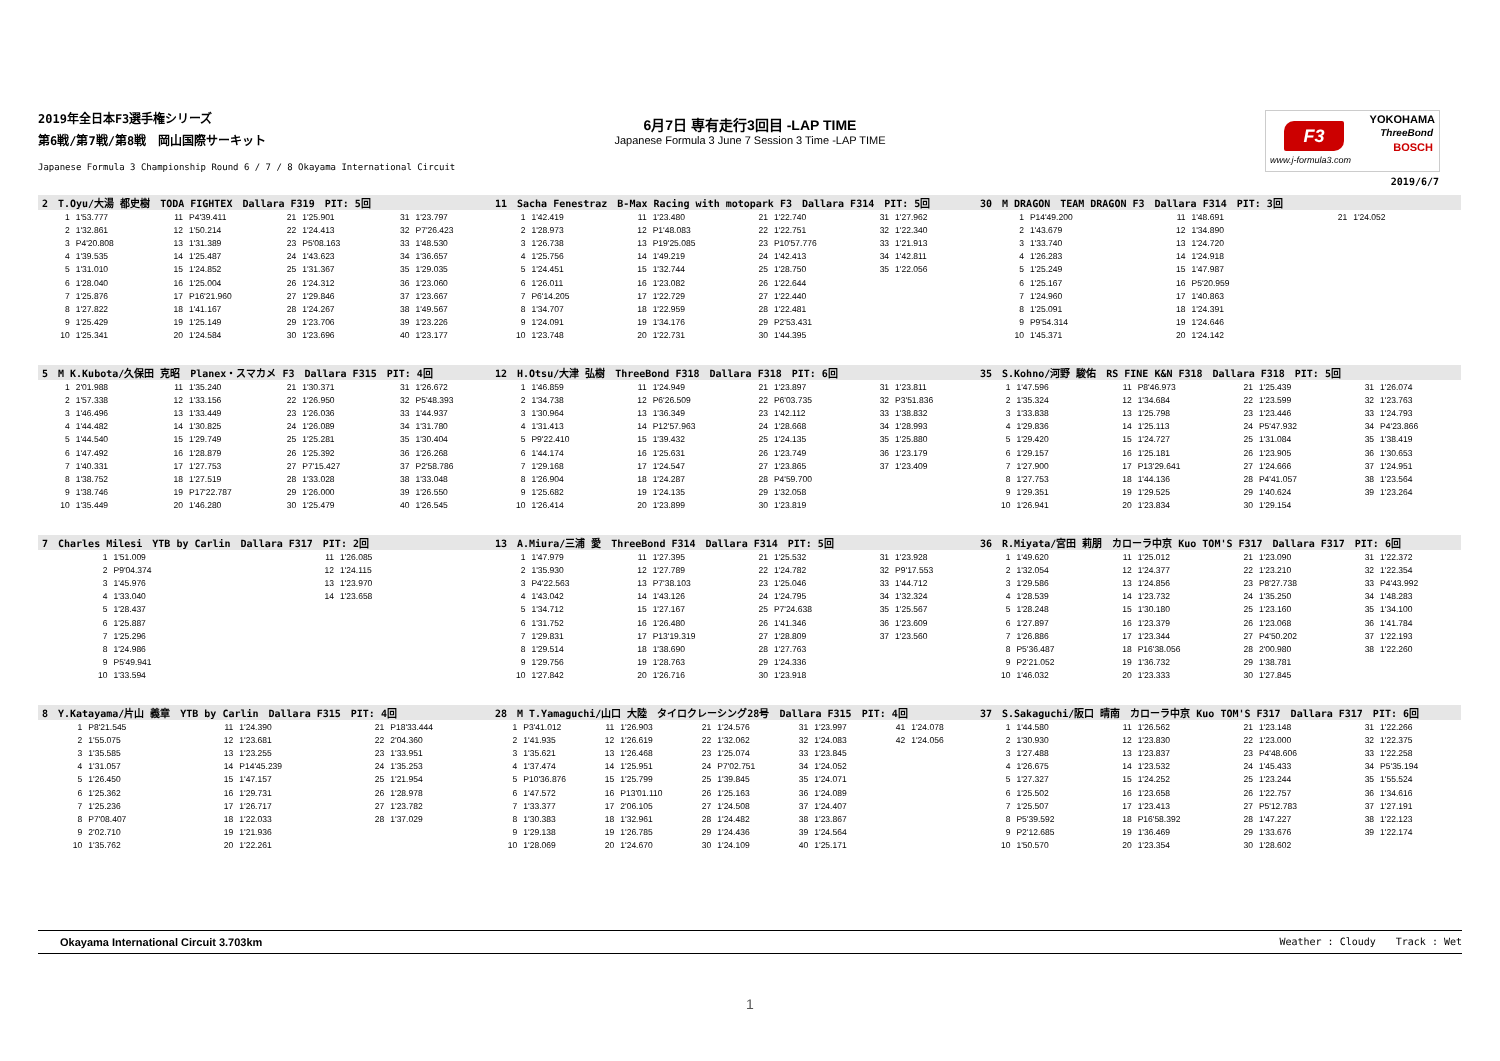2019年全日本F3選手権シリーズ
第6戦/第7戦/第8戦　岡山国際サーキット
Japanese Formula 3 Championship Round 6 / 7 / 8 Okayama International Circuit
6月7日 専有走行3回目 -LAP TIME
Japanese Formula 3 June 7 Session 3 Time -LAP TIME
F3
YOKOHAMA
ThreeBond
BOSCH
www.j-formula3.com
2019/6/7
| 2 T.Oyu/大湯 都史樹 TODA FIGHTEX Dallara F319 PIT: 5回 | | | | | | | |
| --- | --- | --- | --- | --- | --- | --- | --- |
| 1 | 1'53.777 | 11 | P4'39.411 | 21 | 1'25.901 | 31 | 1'23.797 |
| 2 | 1'32.861 | 12 | 1'50.214 | 22 | 1'24.413 | 32 | P7'26.423 |
| 3 | P4'20.808 | 13 | 1'31.389 | 23 | P5'08.163 | 33 | 1'48.530 |
| 4 | 1'39.535 | 14 | 1'25.487 | 24 | 1'43.623 | 34 | 1'36.657 |
| 5 | 1'31.010 | 15 | 1'24.852 | 25 | 1'31.367 | 35 | 1'29.035 |
| 6 | 1'28.040 | 16 | 1'25.004 | 26 | 1'24.312 | 36 | 1'23.060 |
| 7 | 1'25.876 | 17 | P16'21.960 | 27 | 1'29.846 | 37 | 1'23.667 |
| 8 | 1'27.822 | 18 | 1'41.167 | 28 | 1'24.267 | 38 | 1'49.567 |
| 9 | 1'25.429 | 19 | 1'25.149 | 29 | 1'23.706 | 39 | 1'23.226 |
| 10 | 1'25.341 | 20 | 1'24.584 | 30 | 1'23.696 | 40 | 1'23.177 |
| 11 Sacha Fenestraz B-Max Racing with motopark F3 Dallara F314 PIT: 5回 | | | | | | | |
| --- | --- | --- | --- | --- | --- | --- | --- |
| 1 | 1'42.419 | 11 | 1'23.480 | 21 | 1'22.740 | 31 | 1'27.962 |
| 2 | 1'28.973 | 12 | P1'48.083 | 22 | 1'22.751 | 32 | 1'22.340 |
| 3 | 1'26.738 | 13 | P19'25.085 | 23 | P10'57.776 | 33 | 1'21.913 |
| 4 | 1'25.756 | 14 | 1'49.219 | 24 | 1'42.413 | 34 | 1'42.811 |
| 5 | 1'24.451 | 15 | 1'32.744 | 25 | 1'28.750 | 35 | 1'22.056 |
| 6 | 1'26.011 | 16 | 1'23.082 | 26 | 1'22.644 | | |
| 7 | P6'14.205 | 17 | 1'22.729 | 27 | 1'22.440 | | |
| 8 | 1'34.707 | 18 | 1'22.959 | 28 | 1'22.481 | | |
| 9 | 1'24.091 | 19 | 1'34.176 | 29 | P2'53.431 | | |
| 10 | 1'23.748 | 20 | 1'22.731 | 30 | 1'44.395 | | |
| 30 M DRAGON TEAM DRAGON F3 Dallara F314 PIT: 3回 | | | | | |
| --- | --- | --- | --- | --- | --- |
| 1 | P14'49.200 | 11 | 1'48.691 | 21 | 1'24.052 |
| 2 | 1'43.679 | 12 | 1'34.890 | | |
| 3 | 1'33.740 | 13 | 1'24.720 | | |
| 4 | 1'26.283 | 14 | 1'24.918 | | |
| 5 | 1'25.249 | 15 | 1'47.987 | | |
| 6 | 1'25.167 | 16 | P5'20.959 | | |
| 7 | 1'24.960 | 17 | 1'40.863 | | |
| 8 | 1'25.091 | 18 | 1'24.391 | | |
| 9 | P9'54.314 | 19 | 1'24.646 | | |
| 10 | 1'45.371 | 20 | 1'24.142 | | |
| 5 M K.Kubota/久保田 克昭 Planex・スマカメ F3 Dallara F315 PIT: 4回 | | | | | | | |
| --- | --- | --- | --- | --- | --- | --- | --- |
| 1 | 2'01.988 | 11 | 1'35.240 | 21 | 1'30.371 | 31 | 1'26.672 |
| 2 | 1'57.338 | 12 | 1'33.156 | 22 | 1'26.950 | 32 | P5'48.393 |
| 3 | 1'46.496 | 13 | 1'33.449 | 23 | 1'26.036 | 33 | 1'44.937 |
| 4 | 1'44.482 | 14 | 1'30.825 | 24 | 1'26.089 | 34 | 1'31.780 |
| 5 | 1'44.540 | 15 | 1'29.749 | 25 | 1'25.281 | 35 | 1'30.404 |
| 6 | 1'47.492 | 16 | 1'28.879 | 26 | 1'25.392 | 36 | 1'26.268 |
| 7 | 1'40.331 | 17 | 1'27.753 | 27 | P7'15.427 | 37 | P2'58.786 |
| 8 | 1'38.752 | 18 | 1'27.519 | 28 | 1'33.028 | 38 | 1'33.048 |
| 9 | 1'38.746 | 19 | P17'22.787 | 29 | 1'26.000 | 39 | 1'26.550 |
| 10 | 1'35.449 | 20 | 1'46.280 | 30 | 1'25.479 | 40 | 1'26.545 |
| 12 H.Otsu/大津 弘樹 ThreeBond F318 Dallara F318 PIT: 6回 | | | | | | | |
| --- | --- | --- | --- | --- | --- | --- | --- |
| 1 | 1'46.859 | 11 | 1'24.949 | 21 | 1'23.897 | 31 | 1'23.811 |
| 2 | 1'34.738 | 12 | P6'26.509 | 22 | P6'03.735 | 32 | P3'51.836 |
| 3 | 1'30.964 | 13 | 1'36.349 | 23 | 1'42.112 | 33 | 1'38.832 |
| 4 | 1'31.413 | 14 | P12'57.963 | 24 | 1'28.668 | 34 | 1'28.993 |
| 5 | P9'22.410 | 15 | 1'39.432 | 25 | 1'24.135 | 35 | 1'25.880 |
| 6 | 1'44.174 | 16 | 1'25.631 | 26 | 1'23.749 | 36 | 1'23.179 |
| 7 | 1'29.168 | 17 | 1'24.547 | 27 | 1'23.865 | 37 | 1'23.409 |
| 8 | 1'26.904 | 18 | 1'24.287 | 28 | P4'59.700 | | |
| 9 | 1'25.682 | 19 | 1'24.135 | 29 | 1'32.058 | | |
| 10 | 1'26.414 | 20 | 1'23.899 | 30 | 1'23.819 | | |
| 35 S.Kohno/河野 駿佑 RS FINE K&N F318 Dallara F318 PIT: 5回 | | | | | | | |
| --- | --- | --- | --- | --- | --- | --- | --- |
| 1 | 1'47.596 | 11 | P8'46.973 | 21 | 1'25.439 | 31 | 1'26.074 |
| 2 | 1'35.324 | 12 | 1'34.684 | 22 | 1'23.599 | 32 | 1'23.763 |
| 3 | 1'33.838 | 13 | 1'25.798 | 23 | 1'23.446 | 33 | 1'24.793 |
| 4 | 1'29.836 | 14 | 1'25.113 | 24 | P5'47.932 | 34 | P4'23.866 |
| 5 | 1'29.420 | 15 | 1'24.727 | 25 | 1'31.084 | 35 | 1'38.419 |
| 6 | 1'29.157 | 16 | 1'25.181 | 26 | 1'23.905 | 36 | 1'30.653 |
| 7 | 1'27.900 | 17 | P13'29.641 | 27 | 1'24.666 | 37 | 1'24.951 |
| 8 | 1'27.753 | 18 | 1'44.136 | 28 | P4'41.057 | 38 | 1'23.564 |
| 9 | 1'29.351 | 19 | 1'29.525 | 29 | 1'40.624 | 39 | 1'23.264 |
| 10 | 1'26.941 | 20 | 1'23.834 | 30 | 1'29.154 | | |
| 7 Charles Milesi YTB by Carlin Dallara F317 PIT: 2回 | | | |
| --- | --- | --- | --- |
| 1 | 1'51.009 | 11 | 1'26.085 |
| 2 | P9'04.374 | 12 | 1'24.115 |
| 3 | 1'45.976 | 13 | 1'23.970 |
| 4 | 1'33.040 | 14 | 1'23.658 |
| 5 | 1'28.437 | | |
| 6 | 1'25.887 | | |
| 7 | 1'25.296 | | |
| 8 | 1'24.986 | | |
| 9 | P5'49.941 | | |
| 10 | 1'33.594 | | |
| 13 A.Miura/三浦 愛 ThreeBond F314 Dallara F314 PIT: 5回 | | | | | | | |
| --- | --- | --- | --- | --- | --- | --- | --- |
| 1 | 1'47.979 | 11 | 1'27.395 | 21 | 1'25.532 | 31 | 1'23.928 |
| 2 | 1'35.930 | 12 | 1'27.789 | 22 | 1'24.782 | 32 | P9'17.553 |
| 3 | P4'22.563 | 13 | P7'38.103 | 23 | 1'25.046 | 33 | 1'44.712 |
| 4 | 1'43.042 | 14 | 1'43.126 | 24 | 1'24.795 | 34 | 1'32.324 |
| 5 | 1'34.712 | 15 | 1'27.167 | 25 | P7'24.638 | 35 | 1'25.567 |
| 6 | 1'31.752 | 16 | 1'26.480 | 26 | 1'41.346 | 36 | 1'23.609 |
| 7 | 1'29.831 | 17 | P13'19.319 | 27 | 1'28.809 | 37 | 1'23.560 |
| 8 | 1'29.514 | 18 | 1'38.690 | 28 | 1'27.763 | | |
| 9 | 1'29.756 | 19 | 1'28.763 | 29 | 1'24.336 | | |
| 10 | 1'27.842 | 20 | 1'26.716 | 30 | 1'23.918 | | |
| 36 R.Miyata/宮田 莉朋 カローラ中京 Kuo TOM'S F317 Dallara F317 PIT: 6回 | | | | | | | |
| --- | --- | --- | --- | --- | --- | --- | --- |
| 1 | 1'49.620 | 11 | 1'25.012 | 21 | 1'23.090 | 31 | 1'22.372 |
| 2 | 1'32.054 | 12 | 1'24.377 | 22 | 1'23.210 | 32 | 1'22.354 |
| 3 | 1'29.586 | 13 | 1'24.856 | 23 | P8'27.738 | 33 | P4'43.992 |
| 4 | 1'28.539 | 14 | 1'23.732 | 24 | 1'35.250 | 34 | 1'48.283 |
| 5 | 1'28.248 | 15 | 1'30.180 | 25 | 1'23.160 | 35 | 1'34.100 |
| 6 | 1'27.897 | 16 | 1'23.379 | 26 | 1'23.068 | 36 | 1'41.784 |
| 7 | 1'26.886 | 17 | 1'23.344 | 27 | P4'50.202 | 37 | 1'22.193 |
| 8 | P5'36.487 | 18 | P16'38.056 | 28 | 2'00.980 | 38 | 1'22.260 |
| 9 | P2'21.052 | 19 | 1'36.732 | 29 | 1'38.781 | | |
| 10 | 1'46.032 | 20 | 1'23.333 | 30 | 1'27.845 | | |
| 8 Y.Katayama/片山 義章 YTB by Carlin Dallara F315 PIT: 4回 | | | | | |
| --- | --- | --- | --- | --- | --- |
| 1 | P8'21.545 | 11 | 1'24.390 | 21 | P18'33.444 |
| 2 | 1'55.075 | 12 | 1'23.681 | 22 | 2'04.360 |
| 3 | 1'35.585 | 13 | 1'23.255 | 23 | 1'33.951 |
| 4 | 1'31.057 | 14 | P14'45.239 | 24 | 1'35.253 |
| 5 | 1'26.450 | 15 | 1'47.157 | 25 | 1'21.954 |
| 6 | 1'25.362 | 16 | 1'29.731 | 26 | 1'28.978 |
| 7 | 1'25.236 | 17 | 1'26.717 | 27 | 1'23.782 |
| 8 | P7'08.407 | 18 | 1'22.033 | 28 | 1'37.029 |
| 9 | 2'02.710 | 19 | 1'21.936 | | |
| 10 | 1'35.762 | 20 | 1'22.261 | | |
| 28 M T.Yamaguchi/山口 大陸 タイロクレーシング28号 Dallara F315 PIT: 4回 | | | | | | | | | |
| --- | --- | --- | --- | --- | --- | --- | --- | --- | --- |
| 1 | P3'41.012 | 11 | 1'26.903 | 21 | 1'24.576 | 31 | 1'23.997 | 41 | 1'24.078 |
| 2 | 1'41.935 | 12 | 1'26.619 | 22 | 1'32.062 | 32 | 1'24.083 | 42 | 1'24.056 |
| 3 | 1'35.621 | 13 | 1'26.468 | 23 | 1'25.074 | 33 | 1'23.845 | | |
| 4 | 1'37.474 | 14 | 1'25.951 | 24 | P7'02.751 | 34 | 1'24.052 | | |
| 5 | P10'36.876 | 15 | 1'25.799 | 25 | 1'39.845 | 35 | 1'24.071 | | |
| 6 | 1'47.572 | 16 | P13'01.110 | 26 | 1'25.163 | 36 | 1'24.089 | | |
| 7 | 1'33.377 | 17 | 2'06.105 | 27 | 1'24.508 | 37 | 1'24.407 | | |
| 8 | 1'30.383 | 18 | 1'32.961 | 28 | 1'24.482 | 38 | 1'23.867 | | |
| 9 | 1'29.138 | 19 | 1'26.785 | 29 | 1'24.436 | 39 | 1'24.564 | | |
| 10 | 1'28.069 | 20 | 1'24.670 | 30 | 1'24.109 | 40 | 1'25.171 | | |
| 37 S.Sakaguchi/阪口 晴南 カローラ中京 Kuo TOM'S F317 Dallara F317 PIT: 6回 | | | | | | | |
| --- | --- | --- | --- | --- | --- | --- | --- |
| 1 | 1'44.580 | 11 | 1'26.562 | 21 | 1'23.148 | 31 | 1'22.266 |
| 2 | 1'30.930 | 12 | 1'23.830 | 22 | 1'23.000 | 32 | 1'22.375 |
| 3 | 1'27.488 | 13 | 1'23.837 | 23 | P4'48.606 | 33 | 1'22.258 |
| 4 | 1'26.675 | 14 | 1'23.532 | 24 | 1'45.433 | 34 | P5'35.194 |
| 5 | 1'27.327 | 15 | 1'24.252 | 25 | 1'23.244 | 35 | 1'55.524 |
| 6 | 1'25.502 | 16 | 1'23.658 | 26 | 1'22.757 | 36 | 1'34.616 |
| 7 | 1'25.507 | 17 | 1'23.413 | 27 | P5'12.783 | 37 | 1'27.191 |
| 8 | P5'39.592 | 18 | P16'58.392 | 28 | 1'47.227 | 38 | 1'22.123 |
| 9 | P2'12.685 | 19 | 1'36.469 | 29 | 1'33.676 | 39 | 1'22.174 |
| 10 | 1'50.570 | 20 | 1'23.354 | 30 | 1'28.602 | | |
Okayama International Circuit 3.703km Weather : Cloudy　　Track : Wet
1